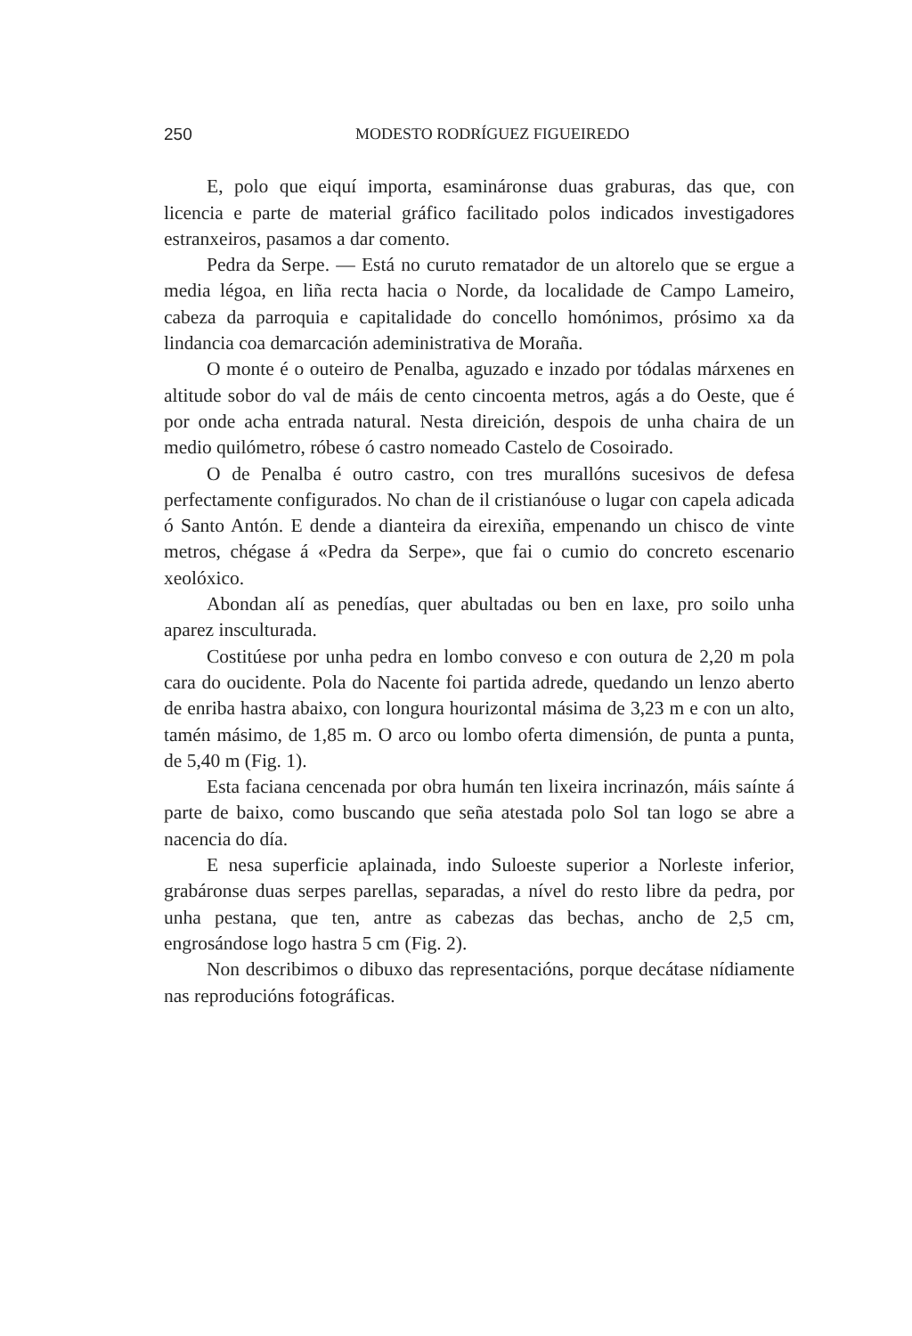250 MODESTO RODRÍGUEZ FIGUEIREDO
E, polo que eiquí importa, esamináronse duas graburas, das que, con licencia e parte de material gráfico facilitado polos indicados investigadores estranxeiros, pasamos a dar comento.
Pedra da Serpe. — Está no curuto rematador de un altorelo que se ergue a media légoa, en liña recta hacia o Norde, da localidade de Campo Lameiro, cabeza da parroquia e capitalidade do concello homónimos, prósimo xa da lindancia coa demarcación adeministrativa de Moraña.
O monte é o outeiro de Penalba, aguzado e inzado por tódalas márxenes en altitude sobor do val de máis de cento cincoenta metros, agás a do Oeste, que é por onde acha entrada natural. Nesta direición, despois de unha chaira de un medio quilómetro, róbese ó castro nomeado Castelo de Cosoirado.
O de Penalba é outro castro, con tres murallóns sucesivos de defesa perfectamente configurados. No chan de il cristianóuse o lugar con capela adicada ó Santo Antón. E dende a dianteira da eirexiña, empenando un chisco de vinte metros, chégase á «Pedra da Serpe», que fai o cumio do concreto escenario xeolóxico.
Abondan alí as penedías, quer abultadas ou ben en laxe, pro soilo unha aparez insculturada.
Costitúese por unha pedra en lombo conveso e con outura de 2,20 m pola cara do oucidente. Pola do Nacente foi partida adrede, quedando un lenzo aberto de enriba hastra abaixo, con longura hourizontal másima de 3,23 m e con un alto, tamén másimo, de 1,85 m. O arco ou lombo oferta dimensión, de punta a punta, de 5,40 m (Fig. 1).
Esta faciana cencenada por obra humán ten lixeira incrinazón, máis saínte á parte de baixo, como buscando que seña atestada polo Sol tan logo se abre a nacencia do día.
E nesa superficie aplainada, indo Suloeste superior a Norleste inferior, grabáronse duas serpes parellas, separadas, a nível do resto libre da pedra, por unha pestana, que ten, antre as cabezas das bechas, ancho de 2,5 cm, engrosándose logo hastra 5 cm (Fig. 2).
Non describimos o dibuxo das representacións, porque decátase nídiamente nas reproducións fotográficas.